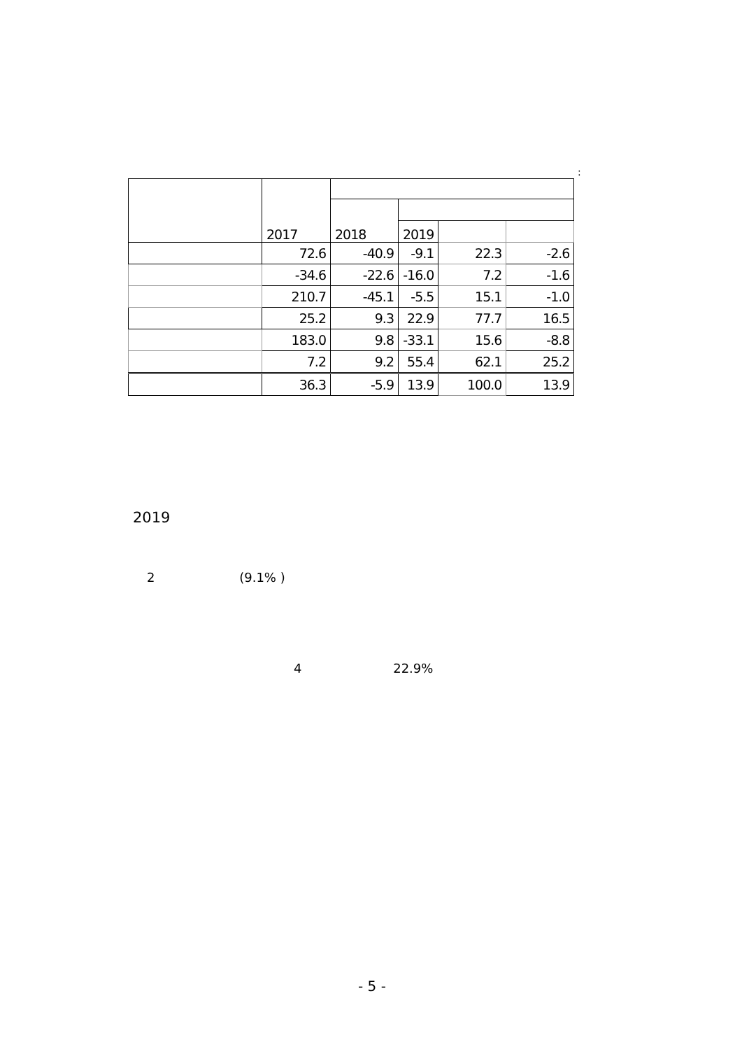:
| | 2017 | | | | |
| --- | --- | --- | --- | --- | --- |
| | | 2018 | | | |
| | | | 2019 | | |
| | 72.6 | -40.9 | -9.1 | 22.3 | -2.6 |
| | -34.6 | -22.6 | -16.0 | 7.2 | -1.6 |
| | 210.7 | -45.1 | -5.5 | 15.1 | -1.0 |
| | 25.2 | 9.3 | 22.9 | 77.7 | 16.5 |
| | 183.0 | 9.8 | -33.1 | 15.6 | -8.8 |
| | 7.2 | 9.2 | 55.4 | 62.1 | 25.2 |
| | 36.3 | -5.9 | 13.9 | 100.0 | 13.9 |
2019
2 (9.1% )
4 22.9%
- 5 -